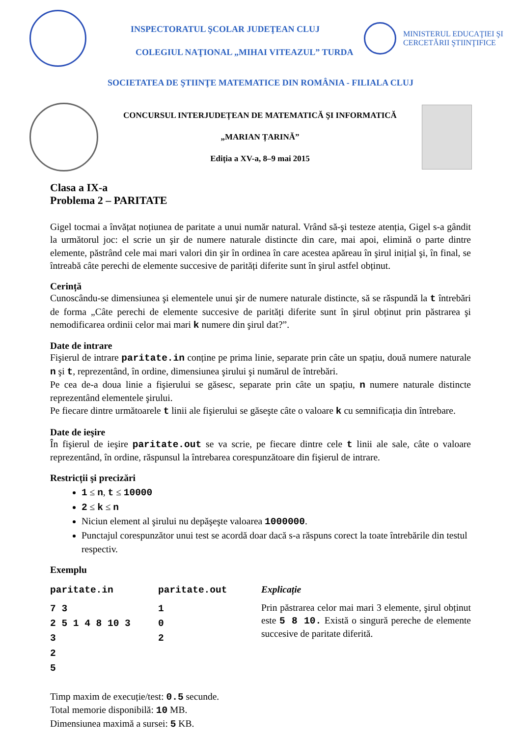INSPECTORATUL ŞCOLAR JUDEŢEAN CLUJ
COLEGIUL NAŢIONAL „MIHAI VITEAZUL” TURDA
MINISTERUL EDUCAŢIEI ŞI CERCETĂRII ŞTIINŢIFICE
SOCIETATEA DE ŞTIINŢE MATEMATICE DIN ROMÂNIA - FILIALA CLUJ
CONCURSUL INTERJUDEȚEAN DE MATEMATICĂ ŞI INFORMATICĂ
„MARIAN ȚARINĂ”
Ediția a XV-a, 8–9 mai 2015
Clasa a IX-a
Problema 2 – PARITATE
Gigel tocmai a învățat noțiunea de paritate a unui număr natural. Vrând să-şi testeze atenția, Gigel s-a gândit la următorul joc: el scrie un şir de numere naturale distincte din care, mai apoi, elimină o parte dintre elemente, păstrând cele mai mari valori din şir în ordinea în care acestea apăreau în şirul inițial şi, în final, se întreabă câte perechi de elemente succesive de parități diferite sunt în şirul astfel obținut.
Cerință
Cunoscându-se dimensiunea şi elementele unui şir de numere naturale distincte, să se răspundă la t întrebări de forma „Câte perechi de elemente succesive de parități diferite sunt în şirul obținut prin păstrarea şi nemodificarea ordinii celor mai mari k numere din şirul dat?”.
Date de intrare
Fişierul de intrare paritate.in conține pe prima linie, separate prin câte un spațiu, două numere naturale n şi t, reprezentând, în ordine, dimensiunea şirului şi numărul de întrebări.
Pe cea de-a doua linie a fişierului se găsesc, separate prin câte un spațiu, n numere naturale distincte reprezentând elementele şirului.
Pe fiecare dintre următoarele t linii ale fişierului se găseşte câte o valoare k cu semnificația din întrebare.
Date de ieşire
În fişierul de ieşire paritate.out se va scrie, pe fiecare dintre cele t linii ale sale, câte o valoare reprezentând, în ordine, răspunsul la întrebarea corespunzătoare din fişierul de intrare.
Restricții şi precizări
1 ≤ n, t ≤ 10000
2 ≤ k ≤ n
Niciun element al şirului nu depăşeşte valoarea 1000000.
Punctajul corespunzător unui test se acordă doar dacă s-a răspuns corect la toate întrebările din testul respectiv.
Exemplu
| paritate.in | paritate.out | Explicație |
| --- | --- | --- |
| 7 3 2 5 1 4 8 10 3 3 2 5 | 1 0 2 | Prin păstrarea celor mai mari 3 elemente, şirul obținut este 5 8 10. Există o singură pereche de elemente succesive de paritate diferită. |
Timp maxim de execuție/test: 0.5 secunde.
Total memorie disponibilă: 10 MB.
Dimensiunea maximă a sursei: 5 KB.